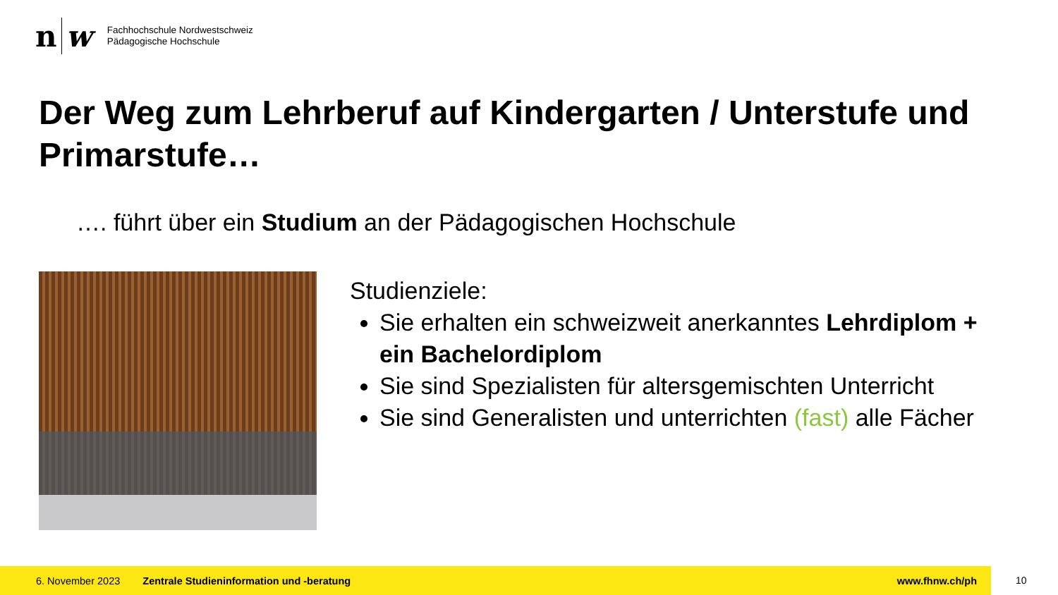n w
Fachhochschule Nordwestschweiz
Pädagogische Hochschule
Der Weg zum Lehrberuf auf Kindergarten / Unterstufe und Primarstufe…
…. führt über ein Studium an der Pädagogischen Hochschule
Studienziele:
Sie erhalten ein schweizweit anerkanntes Lehrdiplom + ein Bachelordiplom
Sie sind Spezialisten für altersgemischten Unterricht
Sie sind Generalisten und unterrichten (fast) alle Fächer
6. November 2023 Zentrale Studieninformation und -beratung www.fhnw.ch/ph
10